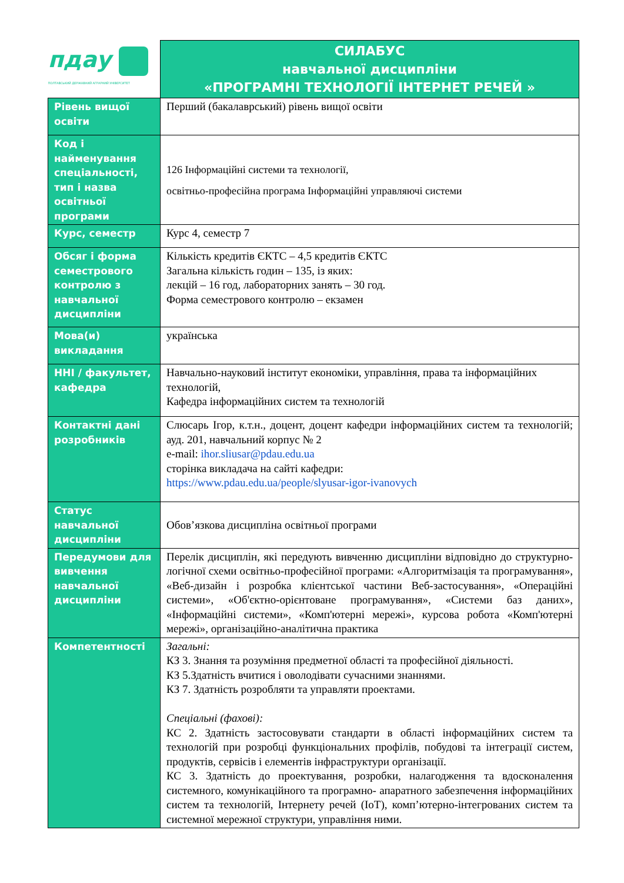| пдау ПОЛТАВСЬКИЙ ДЕРЖАВНИЙ АГРАРНИЙ УНІВЕРСИТЕТ | СИЛАБУС навчальної дисципліни «ПРОГРАМНІ ТЕХНОЛОГІЇ ІНТЕРНЕТ РЕЧЕЙ » |
| Рівень вищої освіти | Перший (бакалаврський) рівень вищої освіти |
| Код і найменування спеціальності, тип і назва освітньої програми | 126 Інформаційні системи та технології, освітньо-професійна програма Інформаційні управляючі системи |
| Курс, семестр | Курс 4, семестр 7 |
| Обсяг і форма семестрового контролю з навчальної дисципліни | Кількість кредитів ЄКТС – 4,5 кредитів ЄКТС Загальна кількість годин – 135, із яких: лекцій – 16 год, лабораторних занять – 30 год. Форма семестрового контролю – екзамен |
| Мова(и) викладання | українська |
| ННІ / факультет, кафедра | Навчально-науковий інститут економіки, управління, права та інформаційних технологій, Кафедра інформаційних систем та технологій |
| Контактні дані розробників | Слюсарь Ігор, к.т.н., доцент, доцент кафедри інформаційних систем та технологій; ауд. 201, навчальний корпус № 2 e-mail: ihor.sliusar@pdau.edu.ua сторінка викладача на сайті кафедри: https://www.pdau.edu.ua/people/slyusar-igor-ivanovych |
| Статус навчальної дисципліни | Обов’язкова дисципліна освітньої програми |
| Передумови для вивчення навчальної дисципліни | Перелік дисциплін, які передують вивченню дисципліни відповідно до структурно-логічної схеми освітньо-професійної програми: «Алгоритмізація та програмування», «Веб-дизайн і розробка клієнтської частини Веб-застосування», «Операційні системи», «Об'єктно-орієнтоване програмування», «Системи баз даних», «Інформаційні системи», «Комп'ютерні мережі», курсова робота «Комп'ютерні мережі», організаційно-аналітична практика |
| Компетентності | Загальні: КЗ 3. Знання та розуміння предметної області та професійної діяльності. КЗ 5.Здатність вчитися і оволодівати сучасними знаннями. КЗ 7. Здатність розробляти та управляти проектами. Спеціальні (фахові): КС 2. Здатність застосовувати стандарти в області інформаційних систем та технологій при розробці функціональних профілів, побудові та інтеграції систем, продуктів, сервісів і елементів інфраструктури організації. КС 3. Здатність до проектування, розробки, налагодження та вдосконалення системного, комунікаційного та програмно- апаратного забезпечення інформаційних систем та технологій, Інтернету речей (IoT), комп’ютерно-інтегрованих систем та системної мережної структури, управління ними. |